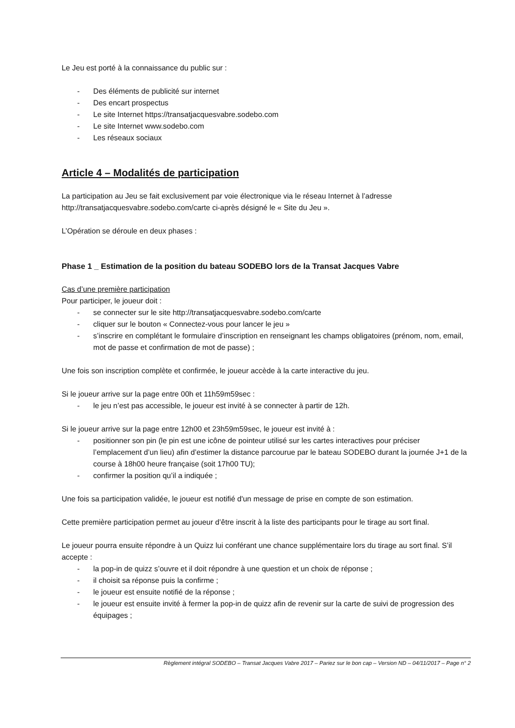Le Jeu est porté à la connaissance du public sur :
- Des éléments de publicité sur internet
- Des encart prospectus
- Le site Internet https://transatjacquesvabre.sodebo.com
- Le site Internet www.sodebo.com
- Les réseaux sociaux
Article 4 – Modalités de participation
La participation au Jeu se fait exclusivement par voie électronique via le réseau Internet à l’adresse http://transatjacquesvabre.sodebo.com/carte ci-après désigné le « Site du Jeu ».
L’Opération se déroule en deux phases :
Phase 1 _ Estimation de la position du bateau SODEBO lors de la Transat Jacques Vabre
Cas d’une première participation
Pour participer, le joueur doit :
- se connecter sur le site http://transatjacquesvabre.sodebo.com/carte
- cliquer sur le bouton « Connectez-vous pour lancer le jeu »
- s’inscrire en complétant le formulaire d’inscription en renseignant les champs obligatoires (prénom, nom, email, mot de passe et confirmation de mot de passe) ;
Une fois son inscription complète et confirmée, le joueur accède à la carte interactive du jeu.
Si le joueur arrive sur la page entre 00h et 11h59m59sec :
- le jeu n’est pas accessible, le joueur est invité à se connecter à partir de 12h.
Si le joueur arrive sur la page entre 12h00 et 23h59m59sec, le joueur est invité à :
- positionner son pin (le pin est une icône de pointeur utilisé sur les cartes interactives pour préciser l’emplacement d’un lieu) afin d’estimer la distance parcourue par le bateau SODEBO durant la journée J+1 de la course à 18h00 heure française (soit 17h00 TU);
- confirmer la position qu’il a indiquée ;
Une fois sa participation validée, le joueur est notifié d'un message de prise en compte de son estimation.
Cette première participation permet au joueur d’être inscrit à la liste des participants pour le tirage au sort final.
Le joueur pourra ensuite répondre à un Quizz lui conférant une chance supplémentaire lors du tirage au sort final. S’il accepte :
- la pop-in de quizz s’ouvre et il doit répondre à une question et un choix de réponse ;
- il choisit sa réponse puis la confirme ;
- le joueur est ensuite notifié de la réponse ;
- le joueur est ensuite invité à fermer la pop-in de quizz afin de revenir sur la carte de suivi de progression des équipages ;
Règlement intégral SODEBO – Transat Jacques Vabre 2017 – Pariez sur le bon cap – Version ND – 04/11/2017 – Page n° 2